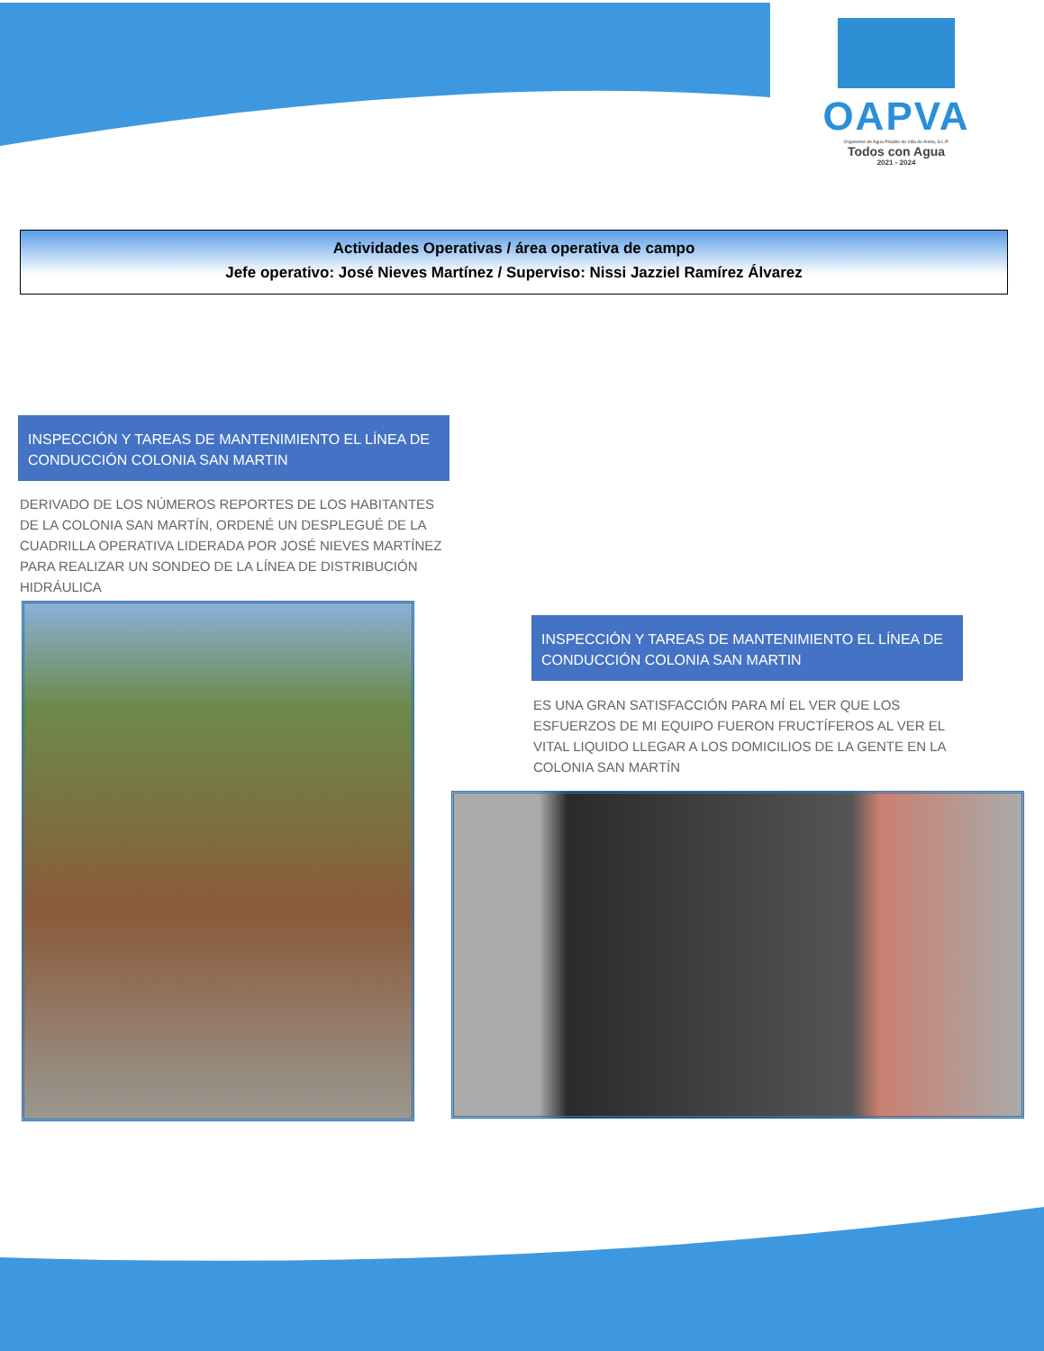OAPVA
Organismo de Agua Potable de Villa de Arista, S.L.P.
Todos con Agua
2021 - 2024
Actividades Operativas / área operativa de campo
Jefe operativo: José Nieves Martínez / Superviso: Nissi Jazziel Ramírez Álvarez
INSPECCIÓN Y TAREAS DE MANTENIMIENTO EL LÍNEA DE CONDUCCIÓN COLONIA SAN MARTIN
DERIVADO DE LOS NÚMEROS REPORTES DE LOS HABITANTES DE LA COLONIA SAN MARTÍN, ORDENÉ UN DESPLEGUÉ DE LA CUADRILLA OPERATIVA LIDERADA POR JOSÉ NIEVES MARTÍNEZ PARA REALIZAR UN SONDEO DE LA LÍNEA DE DISTRIBUCIÓN HIDRÁULICA
INSPECCIÓN Y TAREAS DE MANTENIMIENTO EL LÍNEA DE CONDUCCIÓN COLONIA SAN MARTIN
ES UNA GRAN SATISFACCIÓN PARA MÍ EL VER QUE LOS ESFUERZOS DE MI EQUIPO FUERON FRUCTÍFEROS AL VER EL VITAL LIQUIDO LLEGAR A LOS DOMICILIOS DE LA GENTE EN LA COLONIA SAN MARTÍN